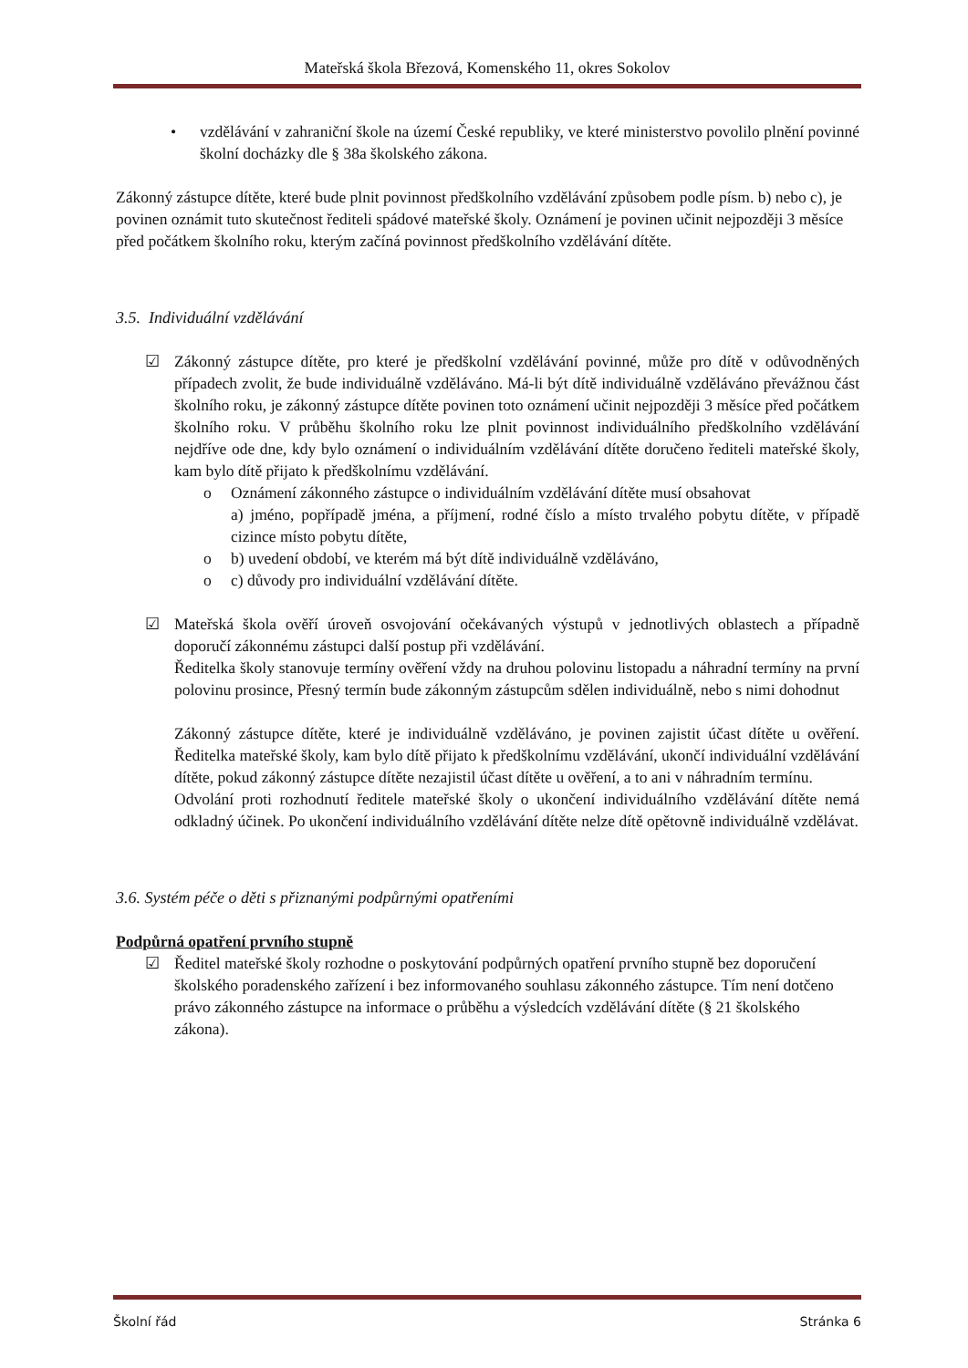Mateřská škola Březová, Komenského 11, okres Sokolov
• vzdělávání v zahraniční škole na území České republiky, ve které ministerstvo povolilo plnění povinné školní docházky dle § 38a školského zákona.
Zákonný zástupce dítěte, které bude plnit povinnost předškolního vzdělávání způsobem podle písm. b) nebo c), je povinen oznámit tuto skutečnost řediteli spádové mateřské školy. Oznámení je povinen učinit nejpozději 3 měsíce před počátkem školního roku, kterým začíná povinnost předškolního vzdělávání dítěte.
3.5. Individuální vzdělávání
☑ Zákonný zástupce dítěte, pro které je předškolní vzdělávání povinné, může pro dítě v odůvodněných případech zvolit, že bude individuálně vzděláváno. Má-li být dítě individuálně vzděláváno převážnou část školního roku, je zákonný zástupce dítěte povinen toto oznámení učinit nejpozději 3 měsíce před počátkem školního roku. V průběhu školního roku lze plnit povinnost individuálního předškolního vzdělávání nejdříve ode dne, kdy bylo oznámení o individuálním vzdělávání dítěte doručeno řediteli mateřské školy, kam bylo dítě přijato k předškolnímu vzdělávání.
o Oznámení zákonného zástupce o individuálním vzdělávání dítěte musí obsahovat
a) jméno, popřípadě jména, a příjmení, rodné číslo a místo trvalého pobytu dítěte, v případě cizince místo pobytu dítěte,
o b) uvedení období, ve kterém má být dítě individuálně vzděláváno,
o c) důvody pro individuální vzdělávání dítěte.
☑ Mateřská škola ověří úroveň osvojování očekávaných výstupů v jednotlivých oblastech a případně doporučí zákonnému zástupci další postup při vzdělávání.
Ředitelka školy stanovuje termíny ověření vždy na druhou polovinu listopadu a náhradní termíny na první polovinu prosince, Přesný termín bude zákonným zástupcům sdělen individuálně, nebo s nimi dohodnut
Zákonný zástupce dítěte, které je individuálně vzděláváno, je povinen zajistit účast dítěte u ověření. Ředitelka mateřské školy, kam bylo dítě přijato k předškolnímu vzdělávání, ukončí individuální vzdělávání dítěte, pokud zákonný zástupce dítěte nezajistil účast dítěte u ověření, a to ani v náhradním termínu.
Odvolání proti rozhodnutí ředitele mateřské školy o ukončení individuálního vzdělávání dítěte nemá odkladný účinek. Po ukončení individuálního vzdělávání dítěte nelze dítě opětovně individuálně vzdělávat.
3.6. Systém péče o děti s přiznanými podpůrnými opatřeními
Podpůrná opatření prvního stupně
☑ Ředitel mateřské školy rozhodne o poskytování podpůrných opatření prvního stupně bez doporučení školského poradenského zařízení i bez informovaného souhlasu zákonného zástupce. Tím není dotčeno právo zákonného zástupce na informace o průběhu a výsledcích vzdělávání dítěte (§ 21 školského zákona).
Školní řád Stránka 6